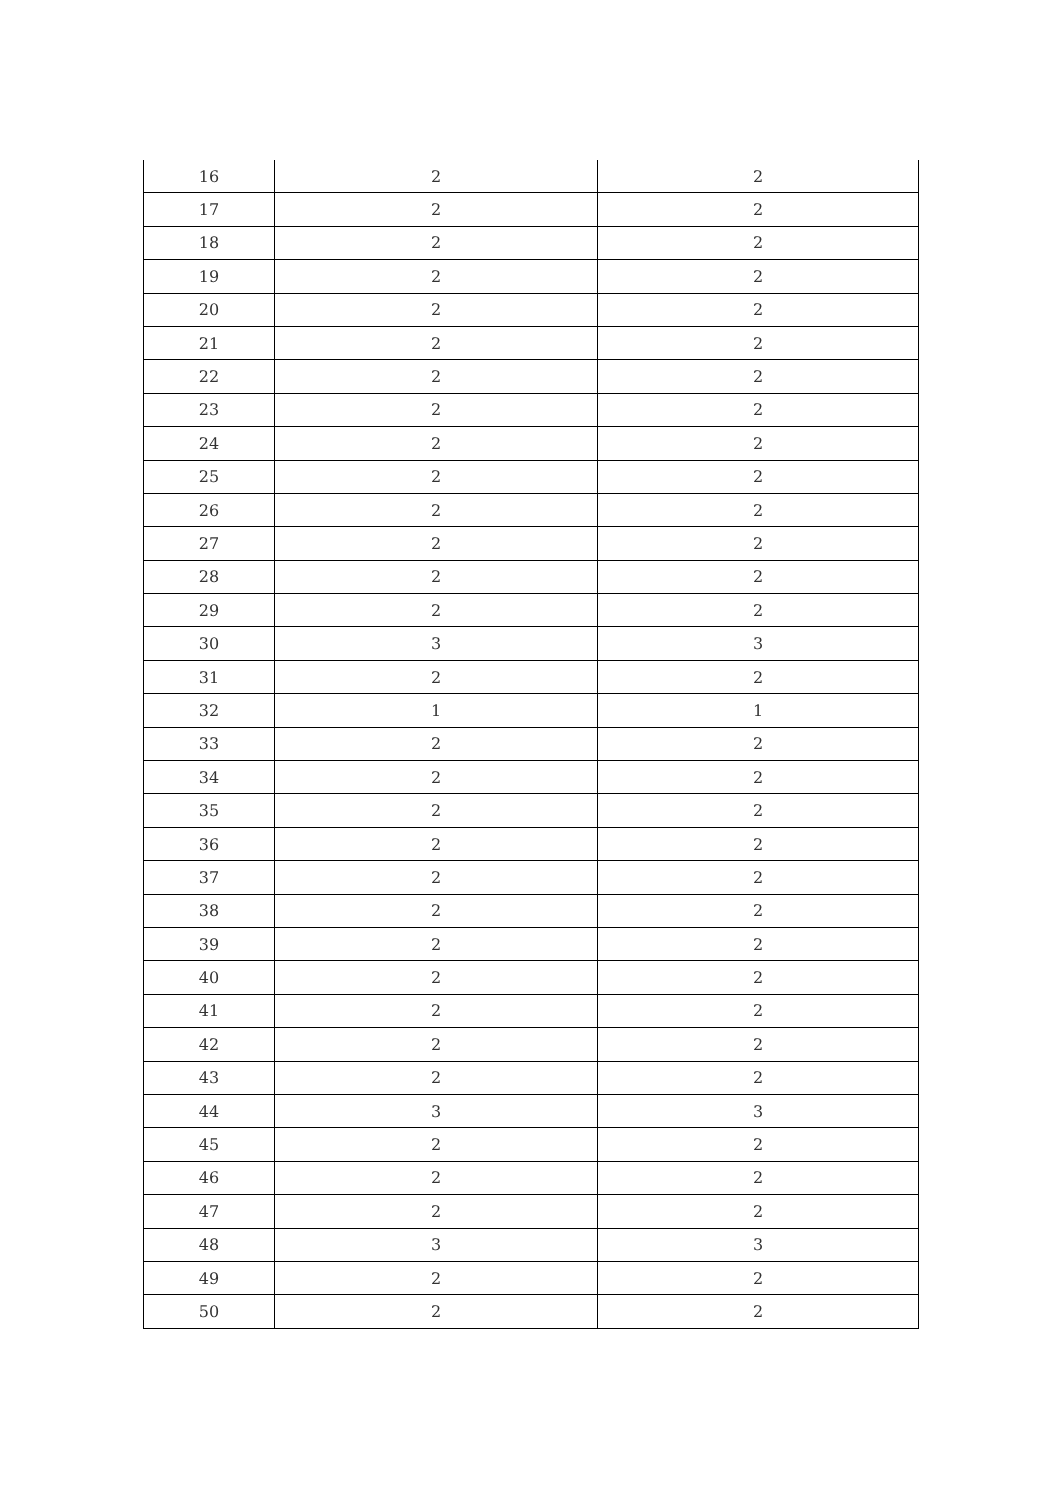| 16 | 2 | 2 |
| 17 | 2 | 2 |
| 18 | 2 | 2 |
| 19 | 2 | 2 |
| 20 | 2 | 2 |
| 21 | 2 | 2 |
| 22 | 2 | 2 |
| 23 | 2 | 2 |
| 24 | 2 | 2 |
| 25 | 2 | 2 |
| 26 | 2 | 2 |
| 27 | 2 | 2 |
| 28 | 2 | 2 |
| 29 | 2 | 2 |
| 30 | 3 | 3 |
| 31 | 2 | 2 |
| 32 | 1 | 1 |
| 33 | 2 | 2 |
| 34 | 2 | 2 |
| 35 | 2 | 2 |
| 36 | 2 | 2 |
| 37 | 2 | 2 |
| 38 | 2 | 2 |
| 39 | 2 | 2 |
| 40 | 2 | 2 |
| 41 | 2 | 2 |
| 42 | 2 | 2 |
| 43 | 2 | 2 |
| 44 | 3 | 3 |
| 45 | 2 | 2 |
| 46 | 2 | 2 |
| 47 | 2 | 2 |
| 48 | 3 | 3 |
| 49 | 2 | 2 |
| 50 | 2 | 2 |